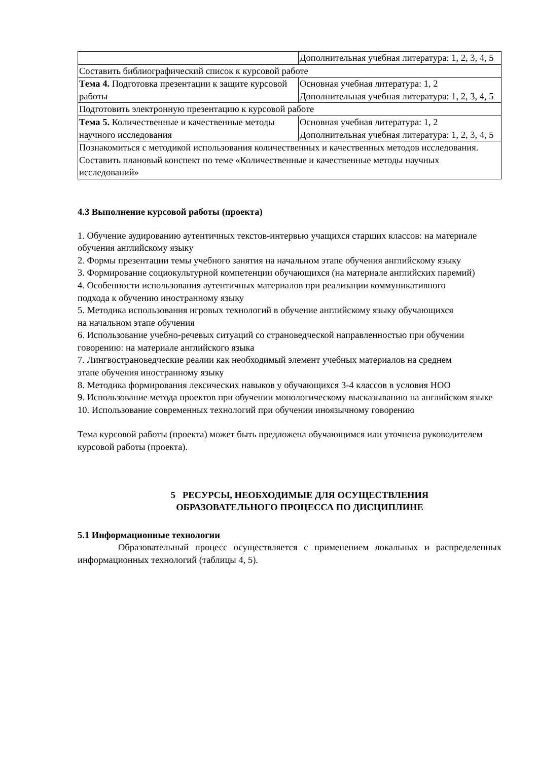| | Дополнительная учебная литература: 1, 2, 3, 4, 5 |
| Составить библиографический список к курсовой работе | |
| Тема 4. Подготовка презентации к защите курсовой работы | Основная учебная литература: 1, 2 Дополнительная учебная литература: 1, 2, 3, 4, 5 |
| Подготовить электронную презентацию к курсовой работе | |
| Тема 5. Количественные и качественные методы научного исследования | Основная учебная литература: 1, 2 Дополнительная учебная литература: 1, 2, 3, 4, 5 |
| Познакомиться с методикой использования количественных и качественных методов исследования. Составить плановый конспект по теме «Количественные и качественные методы научных исследований» | |
4.3 Выполнение курсовой работы (проекта)
1. Обучение аудированию аутентичных текстов-интервью учащихся старших классов: на материале обучения английскому языку
2. Формы презентации темы учебного занятия на начальном этапе обучения английскому языку
3. Формирование социокультурной компетенции обучающихся (на материале английских паремий)
4. Особенности использования аутентичных материалов при реализации коммуникативного
подхода к обучению иностранному языку
5. Методика использования игровых технологий в обучение английскому языку обучающихся
на начальном этапе обучения
6. Использование учебно-речевых ситуаций со страноведческой направленностью при обучении говорению: на материале английского языка
7. Лингвострановедческие реалии как необходимый элемент учебных материалов на среднем
этапе обучения иностранному языку
8. Методика формирования лексических навыков у обучающихся 3-4 классов в условия НОО
9. Использование метода проектов при обучении монологическому высказыванию на английском языке
10. Использование современных технологий при обучении иноязычному говорению
Тема курсовой работы (проекта) может быть предложена обучающимся или уточнена руководителем курсовой работы (проекта).
5 РЕСУРСЫ, НЕОБХОДИМЫЕ ДЛЯ ОСУЩЕСТВЛЕНИЯ
ОБРАЗОВАТЕЛЬНОГО ПРОЦЕССА ПО ДИСЦИПЛИНЕ
5.1 Информационные технологии
Образовательный процесс осуществляется с применением локальных и распределенных информационных технологий (таблицы 4, 5).